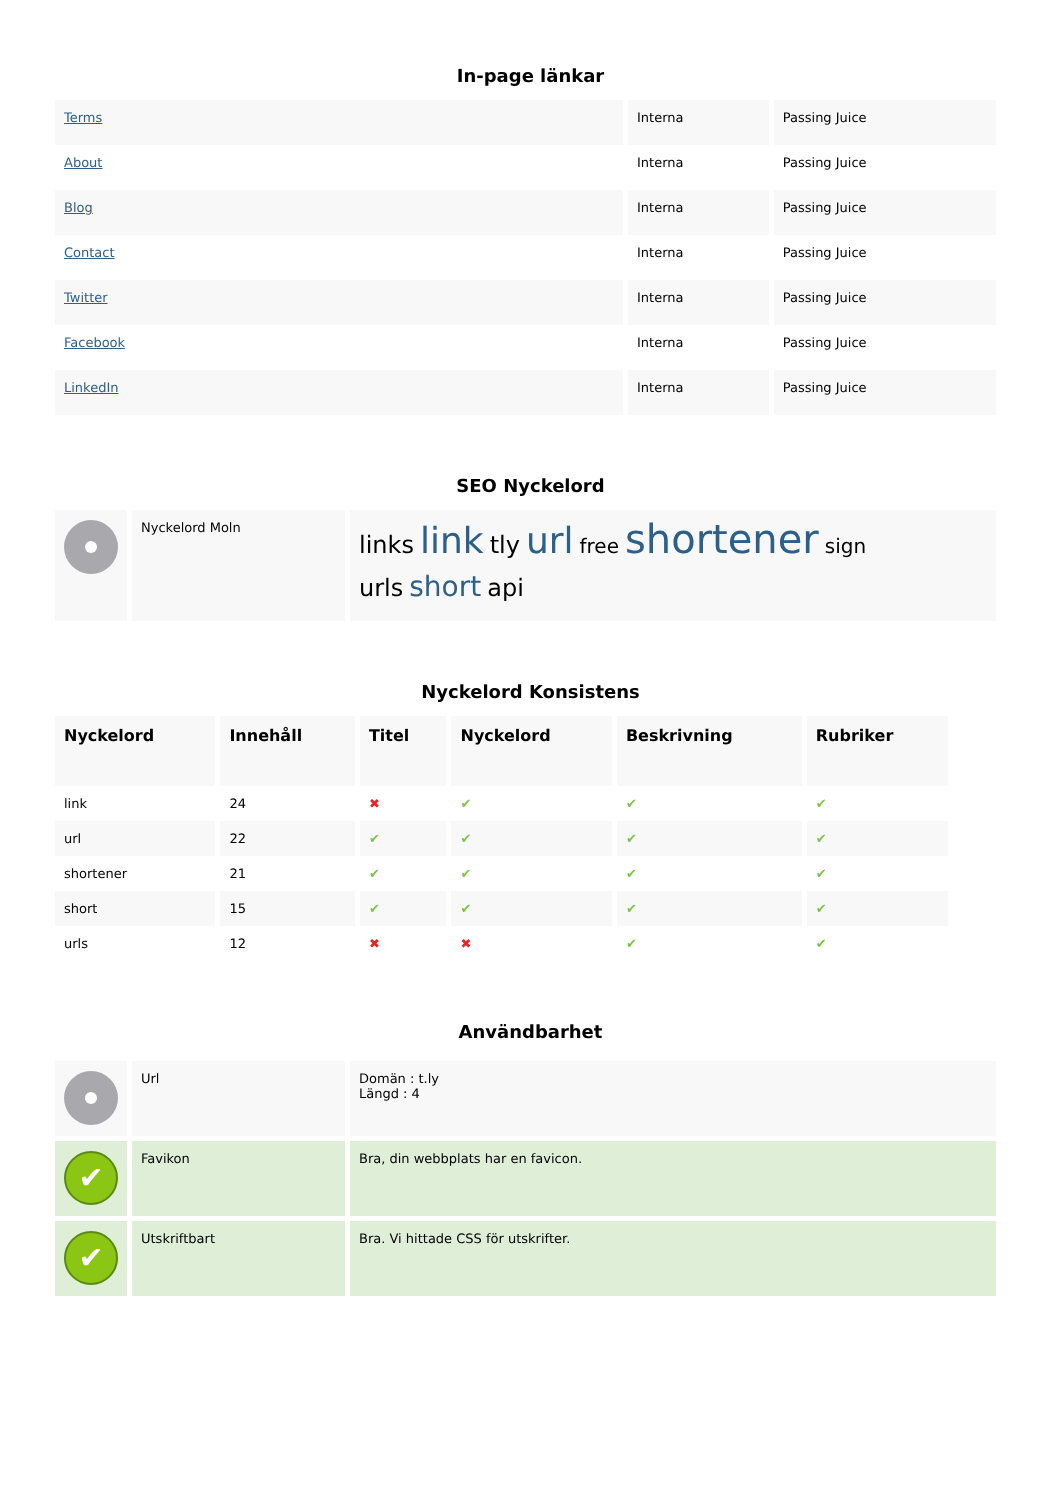In-page länkar
| Terms | Interna | Passing Juice |
| About | Interna | Passing Juice |
| Blog | Interna | Passing Juice |
| Contact | Interna | Passing Juice |
| Twitter | Interna | Passing Juice |
| Facebook | Interna | Passing Juice |
| LinkedIn | Interna | Passing Juice |
SEO Nyckelord
| | Nyckelord Moln | links link tly url free shortener sign urls short api |
Nyckelord Konsistens
| Nyckelord | Innehåll | Titel | Nyckelord | Beskrivning | Rubriker |
| --- | --- | --- | --- | --- | --- |
| link | 24 | ✖ | ✔ | ✔ | ✔ |
| url | 22 | ✔ | ✔ | ✔ | ✔ |
| shortener | 21 | ✔ | ✔ | ✔ | ✔ |
| short | 15 | ✔ | ✔ | ✔ | ✔ |
| urls | 12 | ✖ | ✖ | ✔ | ✔ |
Användbarhet
| | Url | Domän : t.ly Längd : 4 |
| ✔ | Favikon | Bra, din webbplats har en favicon. |
| ✔ | Utskriftbart | Bra. Vi hittade CSS för utskrifter. |